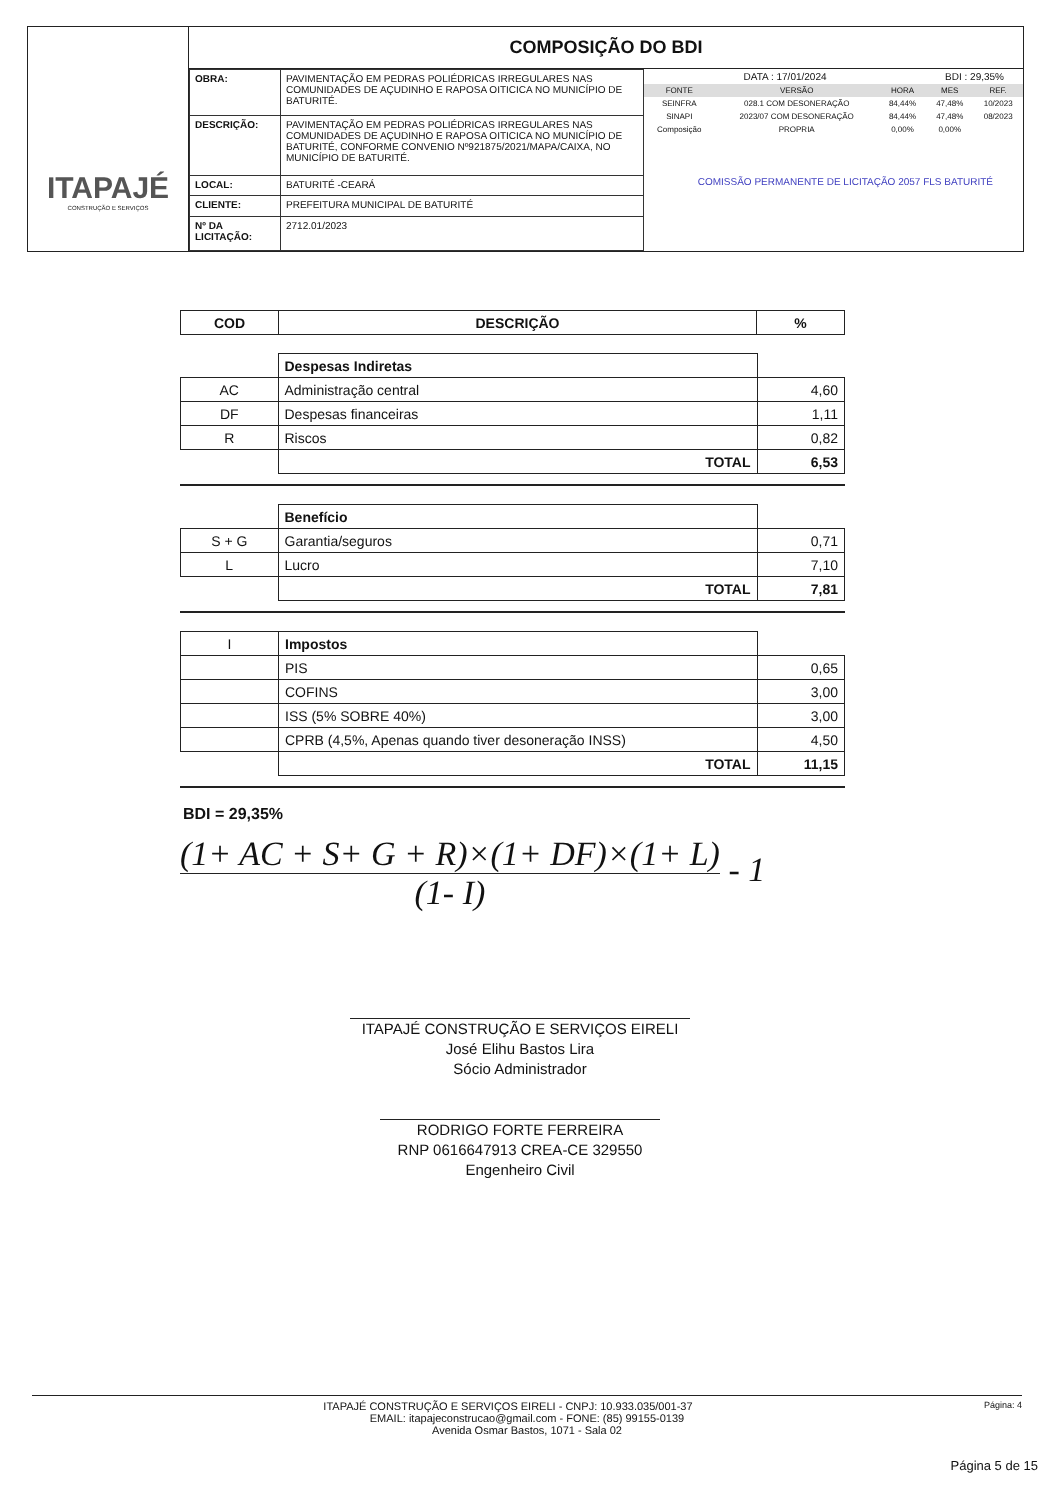ITAPAJÉ
CONSTRUÇÃO E SERVIÇOS
COMPOSIÇÃO DO BDI
| OBRA: | PAVIMENTAÇÃO EM PEDRAS POLIÉDRICAS IRREGULARES NAS COMUNIDADES DE AÇUDINHO E RAPOSA OITICICA NO MUNICÍPIO DE BATURITÉ. |
| DESCRIÇÃO: | PAVIMENTAÇÃO EM PEDRAS POLIÉDRICAS IRREGULARES NAS COMUNIDADES DE AÇUDINHO E RAPOSA OITICICA NO MUNICÍPIO DE BATURITÉ, CONFORME CONVENIO Nº921875/2021/MAPA/CAIXA, NO MUNICÍPIO DE BATURITÉ. |
| LOCAL: | BATURITÉ -CEARÁ |
| CLIENTE: | PREFEITURA MUNICIPAL DE BATURITÉ |
| Nº DA LICITAÇÃO: | 2712.01/2023 |
| DATA : 17/01/2024 | | | BDI : 29,35% | |
| FONTE | VERSÃO | HORA | MES | REF. |
| SEINFRA | 028.1 COM DESONERAÇÃO | 84,44% | 47,48% | 10/2023 |
| SINAPI | 2023/07 COM DESONERAÇÃO | 84,44% | 47,48% | 08/2023 |
| Composição | PROPRIA | 0,00% | 0,00% | |
COMISSÃO PERMANENTE DE LICITAÇÃO 2057 FLS BATURITÉ
| COD | DESCRIÇÃO | % |
| --- | --- | --- |
| | Despesas Indiretas | |
| AC | Administração central | 4,60 |
| DF | Despesas financeiras | 1,11 |
| R | Riscos | 0,82 |
| | TOTAL | 6,53 |
| | Benefício | |
| S + G | Garantia/seguros | 0,71 |
| L | Lucro | 7,10 |
| | TOTAL | 7,81 |
| I | Impostos | |
| | PIS | 0,65 |
| | COFINS | 3,00 |
| | ISS (5% SOBRE 40%) | 3,00 |
| | CPRB (4,5%, Apenas quando tiver desoneração INSS) | 4,50 |
| | TOTAL | 11,15 |
BDI = 29,35%
(1+ AC + S+ G + R)×(1+ DF)×(1+ L)
(1- I)
- 1
ITAPAJÉ CONSTRUÇÃO E SERVIÇOS EIRELI
José Elihu Bastos Lira
Sócio Administrador
RODRIGO FORTE FERREIRA
RNP 0616647913 CREA-CE 329550
Engenheiro Civil
Página: 4 ITAPAJÉ CONSTRUÇÃO E SERVIÇOS EIRELI - CNPJ: 10.933.035/001-37
EMAIL: itapajeconstrucao@gmail.com - FONE: (85) 99155-0139
Avenida Osmar Bastos, 1071 - Sala 02
Página 5 de 15